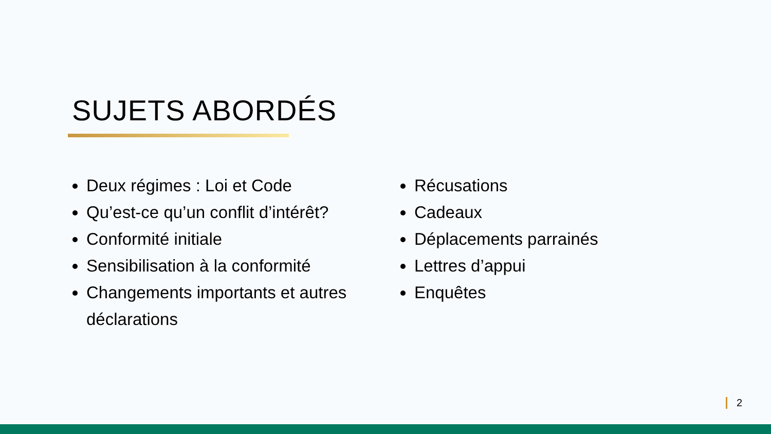SUJETS ABORDÉS
Deux régimes : Loi et Code
Qu’est-ce qu’un conflit d’intérêt?
Conformité initiale
Sensibilisation à la conformité
Changements importants et autres déclarations
Récusations
Cadeaux
Déplacements parrainés
Lettres d’appui
Enquêtes
2